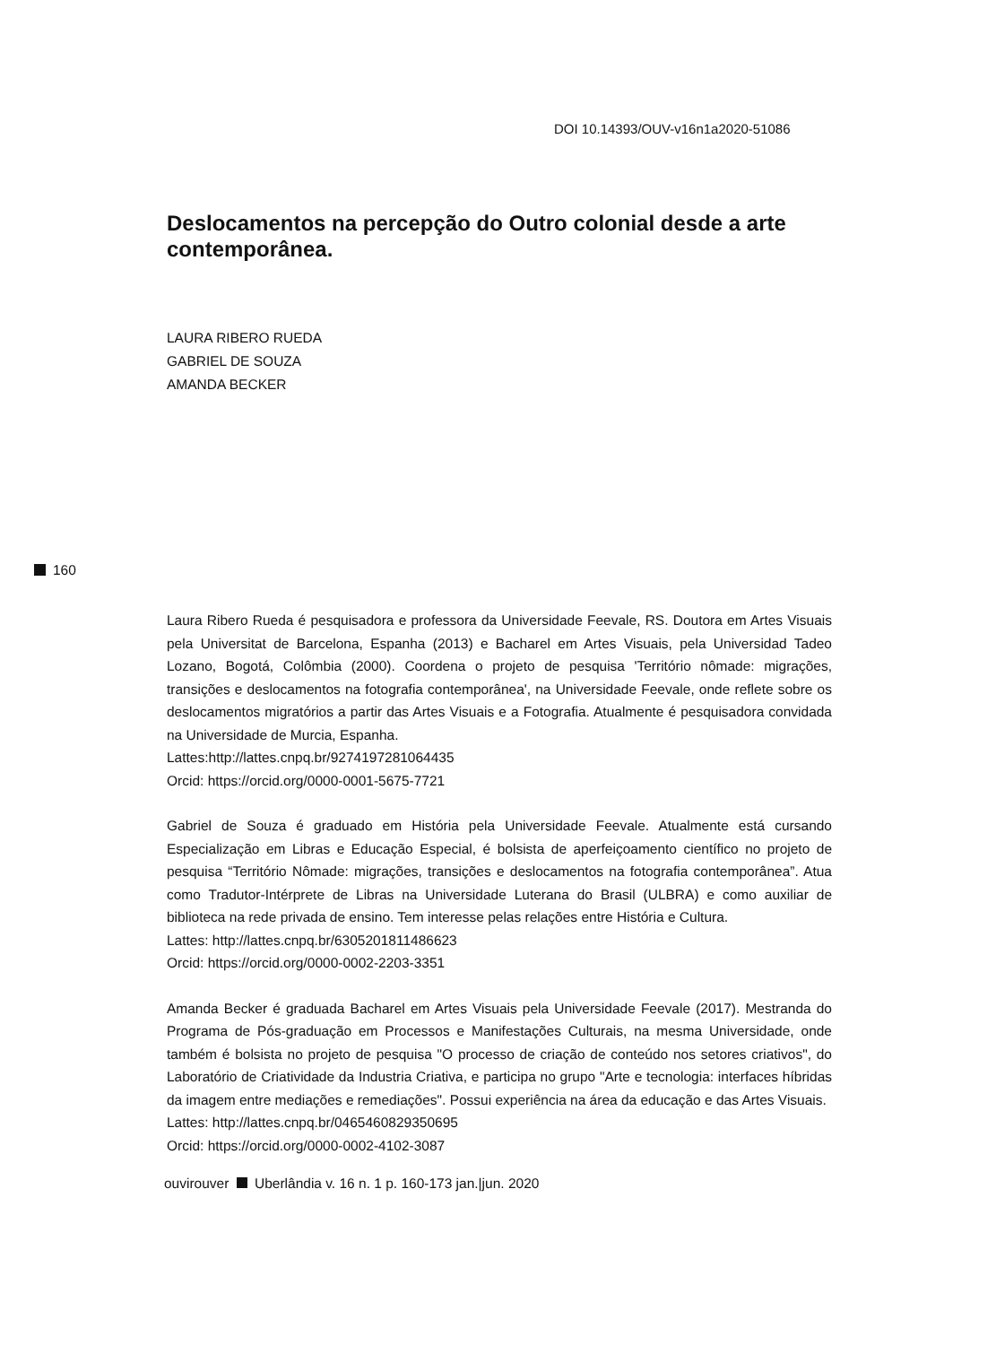DOI 10.14393/OUV-v16n1a2020-51086
Deslocamentos na percepção do Outro colonial desde a arte contemporânea.
LAURA RIBERO RUEDA
GABRIEL DE SOUZA
AMANDA BECKER
160
Laura Ribero Rueda é pesquisadora e professora da Universidade Feevale, RS. Doutora em Artes Visuais pela Universitat de Barcelona, Espanha (2013) e Bacharel em Artes Visuais, pela Universidad Tadeo Lozano, Bogotá, Colômbia (2000). Coordena o projeto de pesquisa 'Território nômade: migrações, transições e deslocamentos na fotografia contemporânea', na Universidade Feevale, onde reflete sobre os deslocamentos migratórios a partir das Artes Visuais e a Fotografia. Atualmente é pesquisadora convidada na Universidade de Murcia, Espanha.
Lattes:http://lattes.cnpq.br/9274197281064435
Orcid: https://orcid.org/0000-0001-5675-7721
Gabriel de Souza é graduado em História pela Universidade Feevale. Atualmente está cursando Especialização em Libras e Educação Especial, é bolsista de aperfeiçoamento científico no projeto de pesquisa “Território Nômade: migrações, transições e deslocamentos na fotografia contemporânea”. Atua como Tradutor-Intérprete de Libras na Universidade Luterana do Brasil (ULBRA) e como auxiliar de biblioteca na rede privada de ensino. Tem interesse pelas relações entre História e Cultura.
Lattes: http://lattes.cnpq.br/6305201811486623
Orcid: https://orcid.org/0000-0002-2203-3351
Amanda Becker é graduada Bacharel em Artes Visuais pela Universidade Feevale (2017). Mestranda do Programa de Pós-graduação em Processos e Manifestações Culturais, na mesma Universidade, onde também é bolsista no projeto de pesquisa "O processo de criação de conteúdo nos setores criativos", do Laboratório de Criatividade da Industria Criativa, e participa no grupo "Arte e tecnologia: interfaces híbridas da imagem entre mediações e remediações". Possui experiência na área da educação e das Artes Visuais.
Lattes: http://lattes.cnpq.br/0465460829350695
Orcid: https://orcid.org/0000-0002-4102-3087
ouvirouver Uberlândia v. 16 n. 1 p. 160-173 jan.|jun. 2020